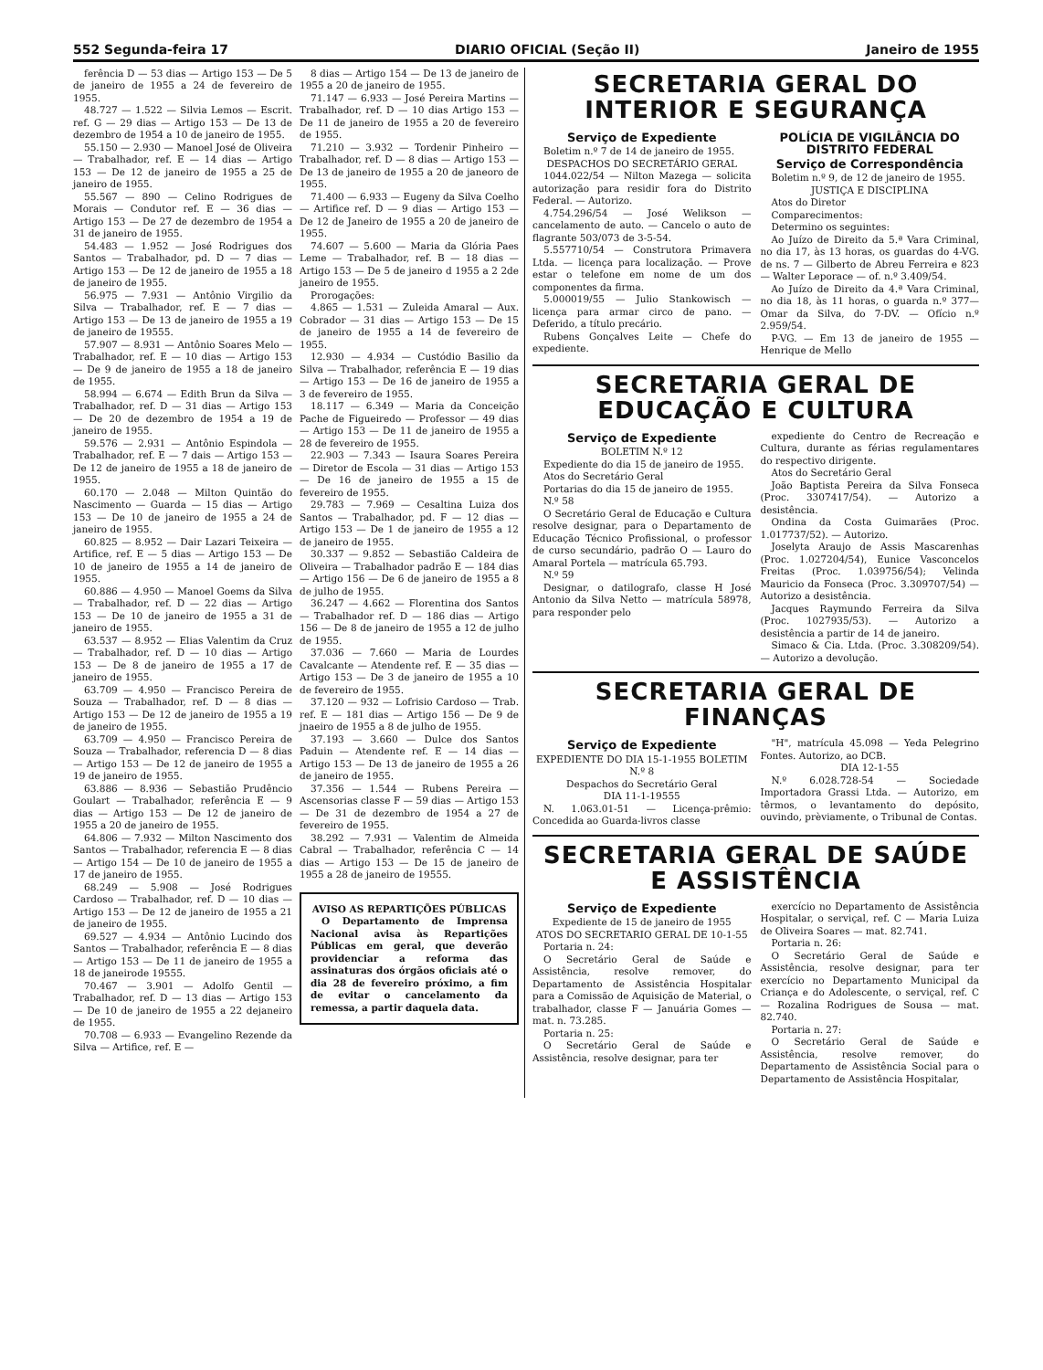552 Segunda-feira 17 DIARIO OFICIAL (Seção II) Janeiro de 1955
ferência D — 53 dias — Artigo 153 — De 5 de janeiro de 1955 a 24 de fevereiro de 1955.
48.727 — 1.522 — Silvia Lemos — Escrit. ref. G — 29 dias — Artigo 153 — De 13 de dezembro de 1954 a 10 de janeiro de 1955.
55.150 — 2.930 — Manoel José de Oliveira — Trabalhador, ref. E — 14 dias — Artigo 153 — De 12 de janeiro de 1955 a 25 de janeiro de 1955.
55.567 — 890 — Celino Rodrigues de Morais — Condutor ref. E — 36 dias — Artigo 153 — De 27 de dezembro de 1954 a 31 de janeiro de 1955.
54.483 — 1.952 — José Rodrigues dos Santos — Trabalhador, pd. D — 7 dias — Artigo 153 — De 12 de janeiro de 1955 a 18 de janeiro de 1955.
56.975 — 7.931 — Antônio Virgilio da Silva — Trabalhador, ref. E — 7 dias — Artigo 153 — De 13 de janeiro de 1955 a 19 de janeiro de 19555.
57.907 — 8.931 — Antônio Soares Melo — Trabalhador, ref. E — 10 dias — Artigo 153 — De 9 de janeiro de 1955 a 18 de janeiro de 1955.
58.994 — 6.674 — Edith Brun da Silva — Trabalhador, ref. D — 31 dias — Artigo 153 — De 20 de dezembro de 1954 a 19 de janeiro de 1955.
59.576 — 2.931 — Antônio Espindola — Trabalhador, ref. E — 7 dais — Artigo 153 — De 12 de janeiro de 1955 a 18 de janeiro de 1955.
60.170 — 2.048 — Milton Quintão do Nascimento — Guarda — 15 dias — Artigo 153 — De 10 de janeiro de 1955 a 24 de janeiro de 1955.
60.825 — 8.952 — Dair Lazari Teixeira — Artifice, ref. E — 5 dias — Artigo 153 — De 10 de janeiro de 1955 a 14 de janeiro de 1955.
60.886 — 4.950 — Manoel Goems da Silva — Trabalhador, ref. D — 22 dias — Artigo 153 — De 10 de janeiro de 1955 a 31 de janeiro de 1955.
63.537 — 8.952 — Elias Valentim da Cruz — Trabalhador, ref. D — 10 dias — Artigo 153 — De 8 de janeiro de 1955 a 17 de janeiro de 1955.
63.709 — 4.950 — Francisco Pereira de Souza — Trabalhador, ref. D — 8 dias — Artigo 153 — De 12 de janeiro de 1955 a 19 de janeiro de 1955.
63.709 — 4.950 — Francisco Pereira de Souza — Trabalhador, referencia D — 8 dias — Artigo 153 — De 12 de janeiro de 1955 a 19 de janeiro de 1955.
63.886 — 8.936 — Sebastião Prudêncio Goulart — Trabalhador, referência E — 9 dias — Artigo 153 — De 12 de janeiro de 1955 a 20 de janeiro de 1955.
64.806 — 7.932 — Milton Nascimento dos Santos — Trabalhador, referencia E — 8 dias — Artigo 154 — De 10 de janeiro de 1955 a 17 de janeiro de 1955.
68.249 — 5.908 — José Rodrigues Cardoso — Trabalhador, ref. D — 10 dias — Artigo 153 — De 12 de janeiro de 1955 a 21 de janeiro de 1955.
69.527 — 4.934 — Antônio Lucindo dos Santos — Trabalhador, referência E — 8 dias — Artigo 153 — De 11 de janeiro de 1955 a 18 de janeirode 19555.
70.467 — 3.901 — Adolfo Gentil — Trabalhador, ref. D — 13 dias — Artigo 153 — De 10 de janeiro de 1955 a 22 dejaneiro de 1955.
70.708 — 6.933 — Evangelino Rezende da Silva — Artifice, ref. E —
8 dias — Artigo 154 — De 13 de janeiro de 1955 a 20 de janeiro de 1955.
71.147 — 6.933 — José Pereira Martins — Trabalhador, ref. D — 10 dias Artigo 153 — De 11 de janeiro de 1955 a 20 de fevereiro de 1955.
71.210 — 3.932 — Tordenir Pinheiro — Trabalhador, ref. D — 8 dias — Artigo 153 — De 13 de janeiro de 1955 a 20 de janeoro de 1955.
71.400 — 6.933 — Eugeny da Silva Coelho — Artifice ref. D — 9 dias — Artigo 153 — De 12 de Janeiro de 1955 a 20 de janeiro de 1955.
74.607 — 5.600 — Maria da Glória Paes Leme — Trabalhador, ref. B — 18 dias — Artigo 153 — De 5 de janeiro d 1955 a 2 2de janeiro de 1955.
Prorogações:
4.865 — 1.531 — Zuleida Amaral — Aux. Cobrador — 31 dias — Artigo 153 — De 15 de janeiro de 1955 a 14 de fevereiro de 1955.
12.930 — 4.934 — Custódio Basilio da Silva — Trabalhador, referência E — 19 dias — Artigo 153 — De 16 de janeiro de 1955 a 3 de fevereiro de 1955.
18.117 — 6.349 — Maria da Conceição Pache de Figueiredo — Professor — 49 dias — Artigo 153 — De 11 de janeiro de 1955 a 28 de fevereiro de 1955.
22.903 — 7.343 — Isaura Soares Pereira — Diretor de Escola — 31 dias — Artigo 153 — De 16 de janeiro de 1955 a 15 de fevereiro de 1955.
29.783 — 7.969 — Cesaltina Luiza dos Santos — Trabalhador, pd. F — 12 dias — Artigo 153 — De 1 de janeiro de 1955 a 12 de janeiro de 1955.
30.337 — 9.852 — Sebastião Caldeira de Oliveira — Trabalhador padrão E — 184 dias — Artigo 156 — De 6 de janeiro de 1955 a 8 de julho de 1955.
36.247 — 4.662 — Florentina dos Santos — Trabalhador ref. D — 186 dias — Artigo 156 — De 8 de janeiro de 1955 a 12 de julho de 1955.
37.036 — 7.660 — Maria de Lourdes Cavalcante — Atendente ref. E — 35 dias — Artigo 153 — De 3 de janeiro de 1955 a 10 de fevereiro de 1955.
37.120 — 932 — Lofrisio Cardoso — Trab. ref. E — 181 dias — Artigo 156 — De 9 de jnaeiro de 1955 a 8 de julho de 1955.
37.193 — 3.660 — Dulce dos Santos Paduin — Atendente ref. E — 14 dias — Artigo 153 — De 13 de janeiro de 1955 a 26 de janeiro de 1955.
37.356 — 1.544 — Rubens Pereira — Ascensorias classe F — 59 dias — Artigo 153 — De 31 de dezembro de 1954 a 27 de fevereiro de 1955.
38.292 — 7.931 — Valentim de Almeida Cabral — Trabalhador, referência C — 14 dias — Artigo 153 — De 15 de janeiro de 1955 a 28 de janeiro de 19555.
AVISO AS REPARTIÇÕES PÚBLICAS
O Departamento de Imprensa Nacional avisa às Repartições Públicas em geral, que deverão providenciar a reforma das assinaturas dos órgãos oficiais até o dia 28 de fevereiro próximo, a fim de evitar o cancelamento da remessa, a partir daquela data.
SECRETARIA GERAL DO INTERIOR E SEGURANÇA
Serviço de Expediente
Boletim n.º 7 de 14 de janeiro de 1955.
DESPACHOS DO SECRETÁRIO GERAL
1044.022/54 — Nilton Mazega — solicita autorização para residir fora do Distrito Federal. — Autorizo.
4.754.296/54 — José Welikson — cancelamento de auto. — Cancelo o auto de flagrante 503/073 de 3-5-54.
5.557710/54 — Construtora Primavera Ltda. — licença para localização. — Prove estar o telefone em nome de um dos componentes da firma.
5.000019/55 — Julio Stankowisch — licença para armar circo de pano. — Deferido, a título precário.
Rubens Gonçalves Leite — Chefe do expediente.
POLÍCIA DE VIGILÂNCIA DO DISTRITO FEDERAL
Serviço de Correspondência
Boletim n.º 9, de 12 de janeiro de 1955.
JUSTIÇA E DISCIPLINA
Atos do Diretor
Comparecimentos:
Determino os seguintes:
Ao Juízo de Direito da 5.ª Vara Criminal, no dia 17, às 13 horas, os guardas do 4-VG. de ns. 7 — Gilberto de Abreu Ferreira e 823 — Walter Leporace — of. n.º 3.409/54.
Ao Juízo de Direito da 4.ª Vara Criminal, no dia 18, às 11 horas, o guarda n.º 377— Omar da Silva, do 7-DV. — Ofício n.º 2.959/54.
P-VG. — Em 13 de janeiro de 1955 — Henrique de Mello
SECRETARIA GERAL DE EDUCAÇÃO E CULTURA
Serviço de Expediente
BOLETIM N.º 12
Expediente do dia 15 de janeiro de 1955.
Atos do Secretário Geral
Portarias do dia 15 de janeiro de 1955.
N.º 58
O Secretário Geral de Educação e Cultura resolve designar, para o Departamento de Educação Técnico Profissional, o professor de curso secundário, padrão O — Lauro do Amaral Portela — matrícula 65.793.
N.º 59
Designar, o datilografo, classe H José Antonio da Silva Netto — matrícula 58978, para responder pelo
expediente do Centro de Recreação e Cultura, durante as férias regulamentares do respectivo dirigente.
Atos do Secretário Geral
João Baptista Pereira da Silva Fonseca (Proc. 3307417/54). — Autorizo a desistência.
Ondina da Costa Guimarães (Proc. 1.017737/52). — Autorizo.
Joselyta Araujo de Assis Mascarenhas (Proc. 1.027204/54), Eunice Vasconcelos Freitas (Proc. 1.039756/54); Velinda Mauricio da Fonseca (Proc. 3.309707/54) — Autorizo a desistência.
Jacques Raymundo Ferreira da Silva (Proc. 1027935/53). — Autorizo a desistência a partir de 14 de janeiro.
Simaco & Cia. Ltda. (Proc. 3.308209/54). — Autorizo a devolução.
SECRETARIA GERAL DE FINANÇAS
Serviço de Expediente
EXPEDIENTE DO DIA 15-1-1955 BOLETIM N.º 8
Despachos do Secretário Geral
DIA 11-1-19555
N. 1.063.01-51 — Licença-prêmio: Concedida ao Guarda-livros classe
"H", matrícula 45.098 — Yeda Pelegrino Fontes. Autorizo, ao DCB.
DIA 12-1-55
N.º 6.028.728-54 — Sociedade Importadora Grassi Ltda. — Autorizo, em têrmos, o levantamento do depósito, ouvindo, prèviamente, o Tribunal de Contas.
SECRETARIA GERAL DE SAÚDE E ASSISTÊNCIA
Serviço de Expediente
Expediente de 15 de janeiro de 1955
ATOS DO SECRETARIO GERAL DE 10-1-55
Portaria n. 24:
O Secretário Geral de Saúde e Assistência, resolve remover, do Departamento de Assistência Hospitalar para a Comissão de Aquisição de Material, o trabalhador, classe F — Januária Gomes — mat. n. 73.285.
Portaria n. 25:
O Secretário Geral de Saúde e Assistência, resolve designar, para ter
exercício no Departamento de Assistência Hospitalar, o serviçal, ref. C — Maria Luiza de Oliveira Soares — mat. 82.741.
Portaria n. 26:
O Secretário Geral de Saúde e Assistência, resolve designar, para ter exercício no Departamento Municipal da Criança e do Adolescente, o serviçal, ref. C — Rozalina Rodrigues de Sousa — mat. 82.740.
Portaria n. 27:
O Secretário Geral de Saúde e Assistência, resolve remover, do Departamento de Assistência Social para o Departamento de Assistência Hospitalar,